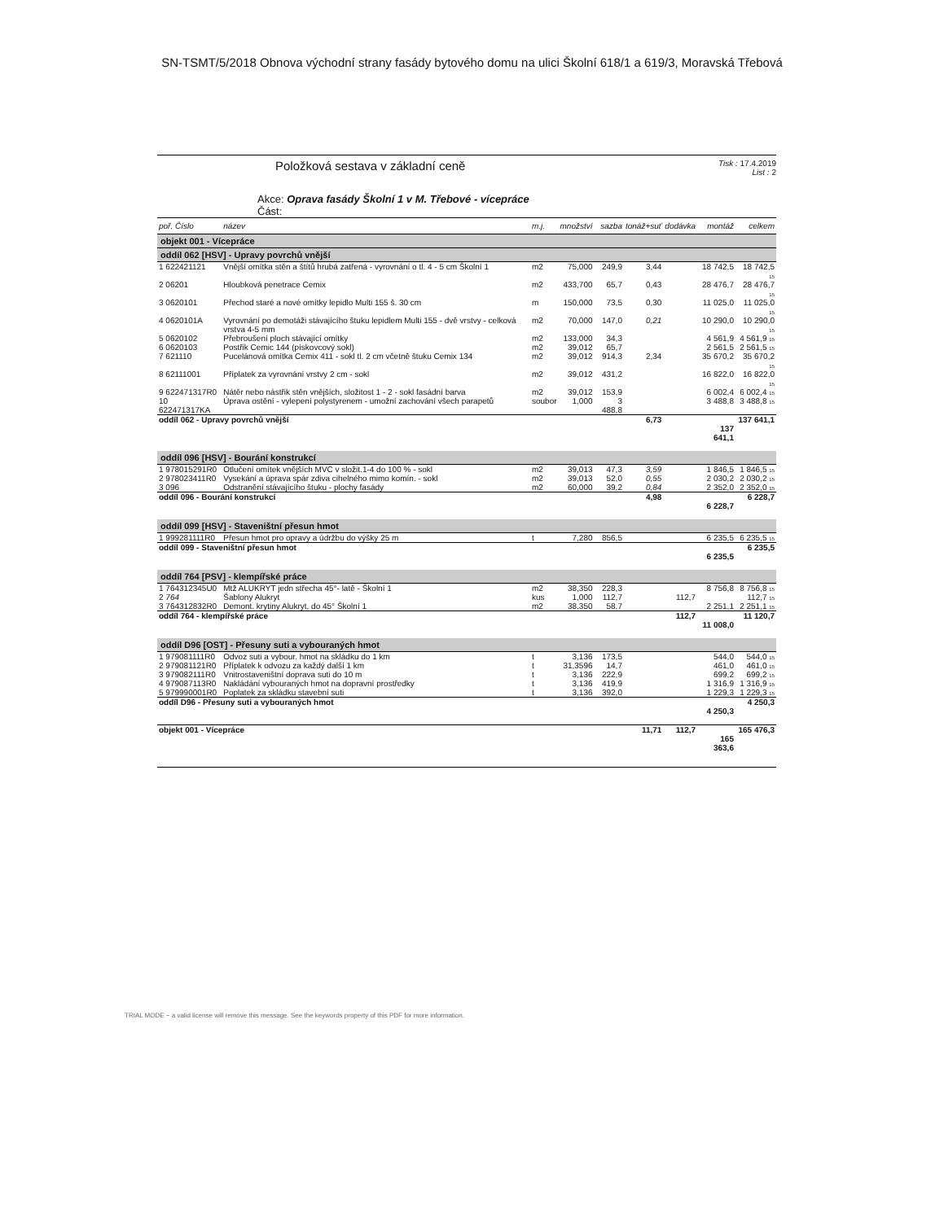SN-TSMT/5/2018 Obnova východní strany fasády bytového domu na ulici Školní 618/1 a 619/3, Moravská Třebová
Položková sestava v základní ceně
Tisk : 17.4.2019
List : 2
Akce: Oprava fasády Školní 1 v M. Třebové - vícepráce
Část:
| poř. Číslo | název | m.j. | množství | sazba | tonáž+suť | dodávka | montáž | celkem |
| --- | --- | --- | --- | --- | --- | --- | --- | --- |
| objekt 001 - Vícepráce | | | | | | | | |
| oddíl 062 [HSV] - Upravy povrchů vnější | | | | | | | | |
| 1 622421121 | Vnější omítka stěn a štítů hrubá zatřená - vyrovnání o tl. 4 - 5 cm Školní 1 | m2 | 75,000 | 249,9 | 3,44 | | 18 742,5 | 18 742,5 15 |
| 2 06201 | Hloubková penetrace Cemix | m2 | 433,700 | 65,7 | 0,43 | | 28 476,7 | 28 476,7 15 |
| 3 0620101 | Přechod staré a nové omítky lepidlo Multi 155 š. 30 cm | m | 150,000 | 73,5 | 0,30 | | 11 025,0 | 11 025,0 15 |
| 4 0620101A | Vyrovnání po demotáži stávajícího štuku lepidlem Multi 155 - dvě vrstvy - celková vrstva 4-5 mm | m2 | 70,000 | 147,0 | 0,21 | | 10 290,0 | 10 290,0 15 |
| 5 0620102 | Přebroušení ploch stávající omítky | m2 | 133,000 | 34,3 | | | 4 561,9 | 4 561,9 15 |
| 6 0620103 | Postřik Cemic 144 (pískovcový sokl) | m2 | 39,012 | 65,7 | | | 2 561,5 | 2 561,5 15 |
| 7 621110 | Pucelánová omítka Cemix 411 - sokl tl. 2 cm včetně štuku Cemix 134 | m2 | 39,012 | 914,3 | 2,34 | | 35 670,2 | 35 670,2 15 |
| 8 62111001 | Příplatek za vyrovnání vrstvy 2 cm - sokl | m2 | 39,012 | 431,2 | | | 16 822,0 | 16 822,0 15 |
| 9 622471317R0 | Nátěr nebo nástřik stěn vnějších, složitost 1 - 2 - sokl fasádní barva | m2 | 39,012 | 153,9 | | | 6 002,4 | 6 002,4 15 |
| 10 622471317KA | Úprava ostění - vylepení polystyrenem - umožní zachování všech parapetů | soubor | 1,000 | 3 488,8 | | | 3 488,8 | 3 488,8 15 |
| oddíl 062 - Upravy povrchů vnější | | | | | 6,73 | | | 137 641,1 |
| | | | | | | | 137 641,1 | |
| oddíl 096 [HSV] - Bourání konstrukcí | | | | | | | | |
| 1 978015291R0 | Otlučení omítek vnějších MVC v složit.1-4 do 100 % - sokl | m2 | 39,013 | 47,3 | 3,59 | | 1 846,5 | 1 846,5 15 |
| 2 978023411R0 | Vysekání a úprava spár zdiva cihelného mimo komín. - sokl | m2 | 39,013 | 52,0 | 0,55 | | 2 030,2 | 2 030,2 15 |
| 3 096 | Odstranění stávajícího štuku - plochy fasády | m2 | 60,000 | 39,2 | 0,84 | | 2 352,0 | 2 352,0 15 |
| oddíl 096 - Bourání konstrukcí | | | | | 4,98 | | | 6 228,7 |
| | | | | | | | 6 228,7 | |
| oddíl 099 [HSV] - Staveništní přesun hmot | | | | | | | | |
| 1 999281111R0 | Přesun hmot pro opravy a údržbu do výšky 25 m | t | 7,280 | 856,5 | | | 6 235,5 | 6 235,5 15 |
| oddíl 099 - Staveništní přesun hmot | | | | | | | | 6 235,5 |
| | | | | | | | 6 235,5 | |
| oddíl 764 [PSV] - klempířské práce | | | | | | | | |
| 1 764312345U0 | Mtž ALUKRYT jedn střecha 45°- latě - Školní 1 | m2 | 38,350 | 228,3 | | | 8 756,8 | 8 756,8 15 |
| 2 764 | Šablony Alukryt | kus | 1,000 | 112,7 | | 112,7 | | 112,7 15 |
| 3 764312832R0 | Demont. krytiny Alukryt, do 45° Školní 1 | m2 | 38,350 | 58,7 | | | 2 251,1 | 2 251,1 15 |
| oddíl 764 - klempířské práce | | | | | | 112,7 | | 11 120,7 |
| | | | | | | | 11 008,0 | |
| oddíl D96 [OST] - Přesuny suti a vybouraných hmot | | | | | | | | |
| 1 979081111R0 | Odvoz suti a vybour. hmot na skládku do 1 km | t | 3,136 | 173,5 | | | 544,0 | 544,0 15 |
| 2 979081121R0 | Příplatek k odvozu za každý další 1 km | t | 31,3596 | 14,7 | | | 461,0 | 461,0 15 |
| 3 979082111R0 | Vnitrostaveništní doprava suti do 10 m | t | 3,136 | 222,9 | | | 699,2 | 699,2 15 |
| 4 979087113R0 | Nakládání vybouraných hmot na dopravní prostředky | t | 3,136 | 419,9 | | | 1 316,9 | 1 316,9 15 |
| 5 979990001R0 | Poplatek za skládku stavební suti | t | 3,136 | 392,0 | | | 1 229,3 | 1 229,3 15 |
| oddíl D96 - Přesuny suti a vybouraných hmot | | | | | | | | 4 250,3 |
| | | | | | | | 4 250,3 | |
| objekt 001 - Vícepráce | | | | | 11,71 | 112,7 | | 165 476,3 |
| | | | | | | | 165 363,6 | |
TRIAL MODE − a valid license will remove this message. See the keywords property of this PDF for more information.